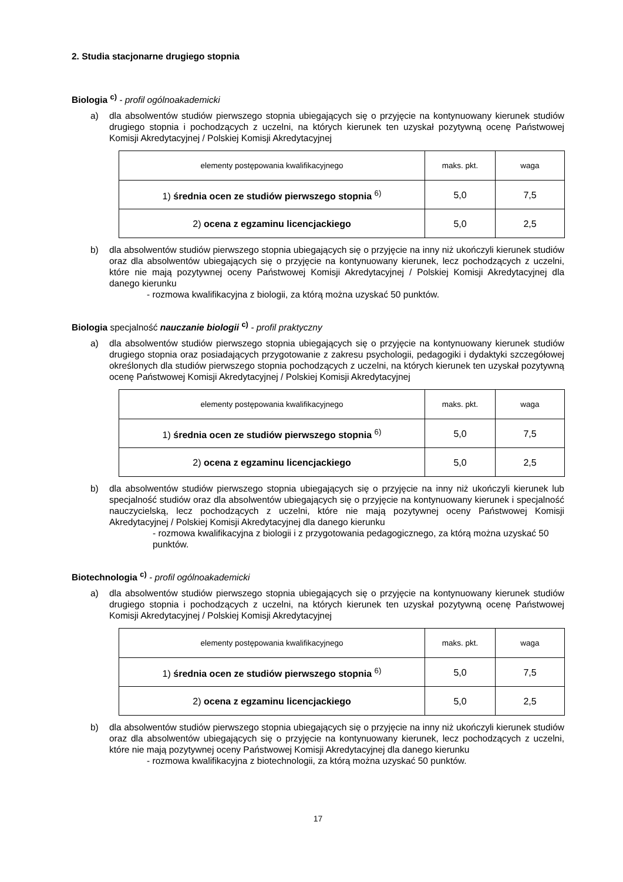2. Studia stacjonarne drugiego stopnia
Biologia <sup>c)</sup> - profil ogólnoakademicki
a) dla absolwentów studiów pierwszego stopnia ubiegających się o przyjęcie na kontynuowany kierunek studiów drugiego stopnia i pochodzących z uczelni, na których kierunek ten uzyskał pozytywną ocenę Państwowej Komisji Akredytacyjnej / Polskiej Komisji Akredytacyjnej
| elementy postępowania kwalifikacyjnego | maks. pkt. | waga |
| 1) średnia ocen ze studiów pierwszego stopnia <sup>6)</sup> | 5,0 | 7,5 |
| 2) ocena z egzaminu licencjackiego | 5,0 | 2,5 |
b) dla absolwentów studiów pierwszego stopnia ubiegających się o przyjęcie na inny niż ukończyli kierunek studiów oraz dla absolwentów ubiegających się o przyjęcie na kontynuowany kierunek, lecz pochodzących z uczelni, które nie mają pozytywnej oceny Państwowej Komisji Akredytacyjnej / Polskiej Komisji Akredytacyjnej dla danego kierunku
- rozmowa kwalifikacyjna z biologii, za którą można uzyskać 50 punktów.
Biologia specjalność nauczanie biologii <sup>c)</sup> - profil praktyczny
a) dla absolwentów studiów pierwszego stopnia ubiegających się o przyjęcie na kontynuowany kierunek studiów drugiego stopnia oraz posiadających przygotowanie z zakresu psychologii, pedagogiki i dydaktyki szczegółowej określonych dla studiów pierwszego stopnia pochodzących z uczelni, na których kierunek ten uzyskał pozytywną ocenę Państwowej Komisji Akredytacyjnej / Polskiej Komisji Akredytacyjnej
| elementy postępowania kwalifikacyjnego | maks. pkt. | waga |
| 1) średnia ocen ze studiów pierwszego stopnia <sup>6)</sup> | 5,0 | 7,5 |
| 2) ocena z egzaminu licencjackiego | 5,0 | 2,5 |
b) dla absolwentów studiów pierwszego stopnia ubiegających się o przyjęcie na inny niż ukończyli kierunek lub specjalność studiów oraz dla absolwentów ubiegających się o przyjęcie na kontynuowany kierunek i specjalność nauczycielską, lecz pochodzących z uczelni, które nie mają pozytywnej oceny Państwowej Komisji Akredytacyjnej / Polskiej Komisji Akredytacyjnej dla danego kierunku
- rozmowa kwalifikacyjna z biologii i z przygotowania pedagogicznego, za którą można uzyskać 50 punktów.
Biotechnologia <sup>c)</sup> - profil ogólnoakademicki
a) dla absolwentów studiów pierwszego stopnia ubiegających się o przyjęcie na kontynuowany kierunek studiów drugiego stopnia i pochodzących z uczelni, na których kierunek ten uzyskał pozytywną ocenę Państwowej Komisji Akredytacyjnej / Polskiej Komisji Akredytacyjnej
| elementy postępowania kwalifikacyjnego | maks. pkt. | waga |
| 1) średnia ocen ze studiów pierwszego stopnia <sup>6)</sup> | 5,0 | 7,5 |
| 2) ocena z egzaminu licencjackiego | 5,0 | 2,5 |
b) dla absolwentów studiów pierwszego stopnia ubiegających się o przyjęcie na inny niż ukończyli kierunek studiów oraz dla absolwentów ubiegających się o przyjęcie na kontynuowany kierunek, lecz pochodzących z uczelni, które nie mają pozytywnej oceny Państwowej Komisji Akredytacyjnej dla danego kierunku
- rozmowa kwalifikacyjna z biotechnologii, za którą można uzyskać 50 punktów.
17